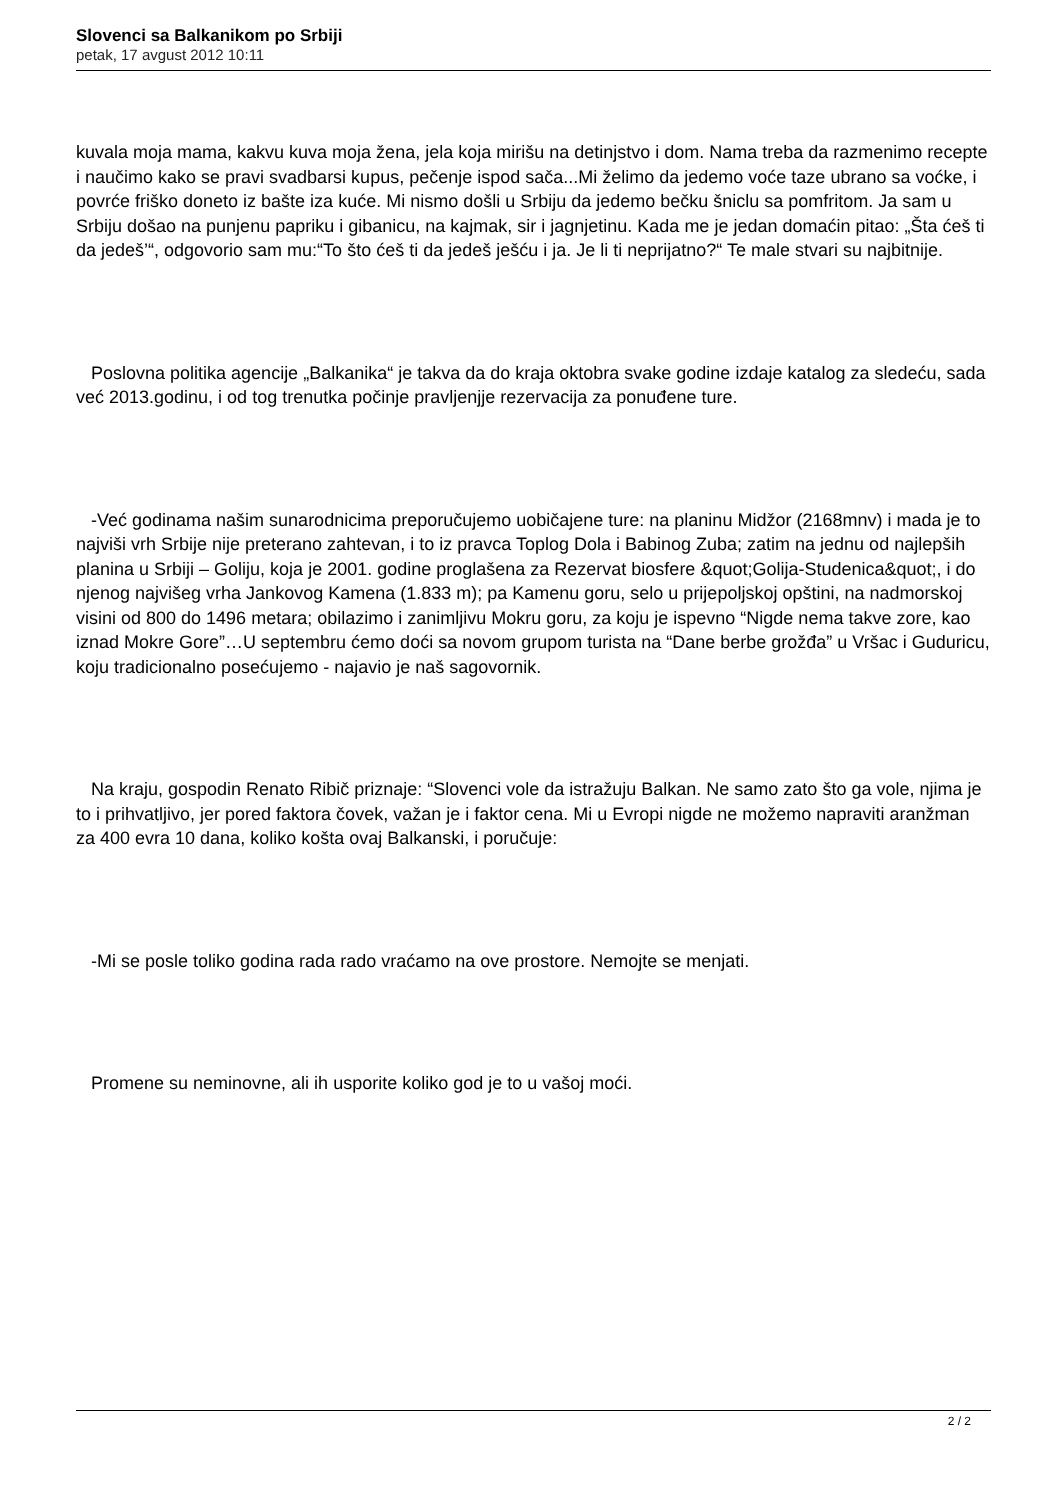Slovenci sa Balkanikom po Srbiji
petak, 17 avgust 2012 10:11
kuvala moja mama, kakvu kuva moja žena, jela koja mirišu na detinjstvo i dom. Nama treba da razmenimo recepte i naučimo kako se pravi svadbarsi kupus, pečenje ispod sača...Mi želimo da jedemo voće taze ubrano sa voćke, i povrće friško doneto iz bašte iza kuće. Mi nismo došli u Srbiju da jedemo bečku šniclu sa pomfritom. Ja sam u Srbiju došao na punjenu papriku i gibanicu, na kajmak, sir i jagnjetinu. Kada me je jedan domaćin pitao: „Šta ćeš ti da jedeš’“, odgovorio sam mu:“To što ćeš ti da jedeš ješću i ja. Je li ti neprijatno?“ Te male stvari su najbitnije.
Poslovna politika agencije „Balkanika“ je takva da do kraja oktobra svake godine izdaje katalog za sledeću, sada već 2013.godinu, i od tog trenutka počinje pravljenjje rezervacija za ponuđene ture.
-Već godinama našim sunarodnicima preporučujemo uobičajene ture: na planinu Midžor (2168mnv) i mada je to najviši vrh Srbije nije preterano zahtevan, i to iz pravca Toplog Dola i Babinog Zuba; zatim na jednu od najlepših planina u Srbiji – Goliju, koja je 2001. godine proglašena za Rezervat biosfere &quot;Golija-Studenica&quot;, i do njenog najvišeg vrha Jankovog Kamena (1.833 m); pa Kamenu goru, selo u prijepoljskoj opštini, na nadmorskoj visini od 800 do 1496 metara; obilazimo i zanimljivu Mokru goru, za koju je ispevno “Nigde nema takve zore, kao iznad Mokre Gore”…U septembru ćemo doći sa novom grupom turista na “Dane berbe grožđa” u Vršac i Guduricu, koju tradicionalno posećujemo - najavio je naš sagovornik.
Na kraju, gospodin Renato Ribič priznaje: “Slovenci vole da istražuju Balkan. Ne samo zato što ga vole, njima je to i prihvatljivo, jer pored faktora čovek, važan je i faktor cena. Mi u Evropi nigde ne možemo napraviti aranžman za 400 evra 10 dana, koliko košta ovaj Balkanski, i poručuje:
-Mi se posle toliko godina rada rado vraćamo na ove prostore. Nemojte se menjati.
Promene su neminovne, ali ih usporite koliko god je to u vašoj moći.
2 / 2